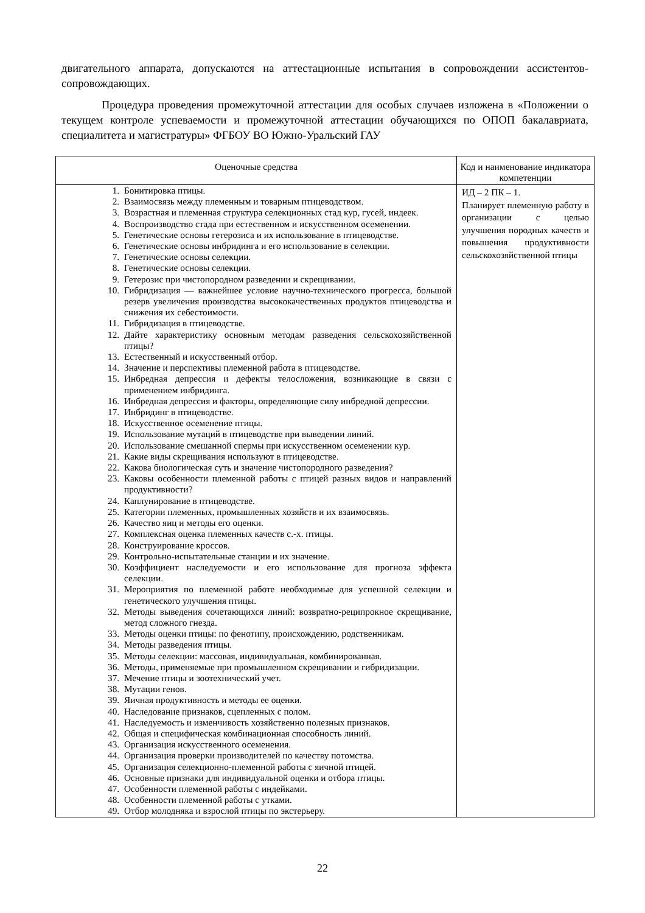двигательного аппарата, допускаются на аттестационные испытания в сопровождении ассистентов-сопровождающих.
Процедура проведения промежуточной аттестации для особых случаев изложена в «Положении о текущем контроле успеваемости и промежуточной аттестации обучающихся по ОПОП бакалавриата, специалитета и магистратуры» ФГБОУ ВО Южно-Уральский ГАУ
| Оценочные средства | Код и наименование индикатора компетенции |
| --- | --- |
| 1. Бонитировка птицы. 2. Взаимосвязь между племенным и товарным птицеводством. 3. Возрастная и племенная структура селекционных стад кур, гусей, индеек. 4. Воспроизводство стада при естественном и искусственном осеменении. 5. Генетические основы гетерозиса и их использование в птицеводстве. 6. Генетические основы инбридинга и его использование в селекции. 7. Генетические основы селекции. 8. Генетические основы селекции. 9. Гетерозис при чистопородном разведении и скрещивании. 10. Гибридизация — важнейшее условие научно-технического прогресса, большой резерв увеличения производства высококачественных продуктов птицеводства и снижения их себестоимости. 11. Гибридизация в птицеводстве. 12. Дайте характеристику основным методам разведения сельскохозяйственной птицы? 13. Естественный и искусственный отбор. 14. Значение и перспективы племенной работа в птицеводстве. 15. Инбредная депрессия и дефекты телосложения, возникающие в связи с применением инбридинга. 16. Инбредная депрессия и факторы, определяющие силу инбредной депрессии. 17. Инбридинг в птицеводстве. 18. Искусственное осеменение птицы. 19. Использование мутаций в птицеводстве при выведении линий. 20. Использование смешанной спермы при искусственном осеменении кур. 21. Какие виды скрещивания используют в птицеводстве. 22. Какова биологическая суть и значение чистопородного разведения? 23. Каковы особенности племенной работы с птицей разных видов и направлений продуктивности? 24. Каплунирование в птицеводстве. 25. Категории племенных, промышленных хозяйств и их взаимосвязь. 26. Качество яиц и методы его оценки. 27. Комплексная оценка племенных качеств с.-х. птицы. 28. Конструирование кроссов. 29. Контрольно-испытательные станции и их значение. 30. Коэффициент наследуемости и его использование для прогноза эффекта селекции. 31. Мероприятия по племенной работе необходимые для успешной селекции и генетического улучшения птицы. 32. Методы выведения сочетающихся линий: возвратно-реципрокное скрещивание, метод сложного гнезда. 33. Методы оценки птицы: по фенотипу, происхождению, родственникам. 34. Методы разведения птицы. 35. Методы селекции: массовая, индивидуальная, комбинированная. 36. Методы, применяемые при промышленном скрещивании и гибридизации. 37. Мечение птицы и зоотехнический учет. 38. Мутации генов. 39. Яичная продуктивность и методы ее оценки. 40. Наследование признаков, сцепленных с полом. 41. Наследуемость и изменчивость хозяйственно полезных признаков. 42. Общая и специфическая комбинационная способность линий. 43. Организация искусственного осеменения. 44. Организация проверки производителей по качеству потомства. 45. Организация селекционно-племенной работы с яичной птицей. 46. Основные признаки для индивидуальной оценки и отбора птицы. 47. Особенности племенной работы с индейками. 48. Особенности племенной работы с утками. 49. Отбор молодняка и взрослой птицы по экстерьеру. | ИД – 2 ПК – 1. Планирует племенную работу в организации с целью улучшения породных качеств и повышения продуктивности сельскохозяйственной птицы |
22